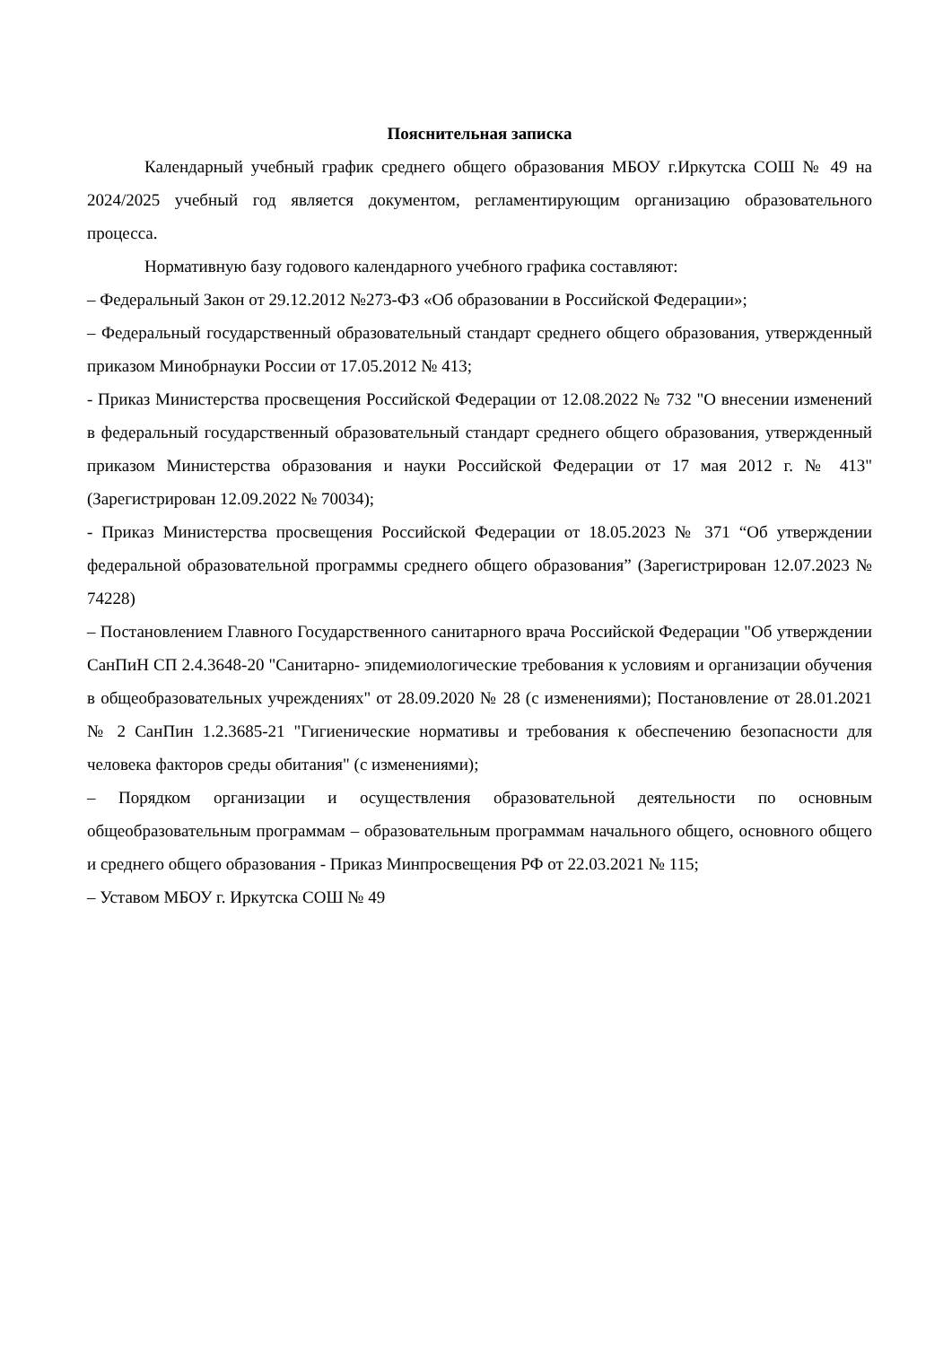Пояснительная записка
Календарный учебный график среднего общего образования МБОУ г.Иркутска СОШ № 49 на 2024/2025 учебный год является документом, регламентирующим организацию образовательного процесса.
Нормативную базу годового календарного учебного графика составляют:
– Федеральный Закон от 29.12.2012 №273-ФЗ «Об образовании в Российской Федерации»;
– Федеральный государственный образовательный стандарт среднего общего образования, утвержденный приказом Минобрнауки России от 17.05.2012 № 413;
- Приказ Министерства просвещения Российской Федерации от 12.08.2022 № 732 "О внесении изменений в федеральный государственный образовательный стандарт среднего общего образования, утвержденный приказом Министерства образования и науки Российской Федерации от 17 мая 2012 г. № 413" (Зарегистрирован 12.09.2022 № 70034);
- Приказ Министерства просвещения Российской Федерации от 18.05.2023 № 371 “Об утверждении федеральной образовательной программы среднего общего образования” (Зарегистрирован 12.07.2023 № 74228)
– Постановлением Главного Государственного санитарного врача Российской Федерации "Об утверждении СанПиН СП 2.4.3648-20 "Санитарно- эпидемиологические требования к условиям и организации обучения в общеобразовательных учреждениях" от 28.09.2020 № 28 (с изменениями); Постановление от 28.01.2021 № 2 СанПин 1.2.3685-21 "Гигиенические нормативы и требования к обеспечению безопасности для человека факторов среды обитания" (с изменениями);
– Порядком организации и осуществления образовательной деятельности по основным общеобразовательным программам – образовательным программам начального общего, основного общего и среднего общего образования - Приказ Минпросвещения РФ от 22.03.2021 № 115;
– Уставом МБОУ г. Иркутска СОШ № 49